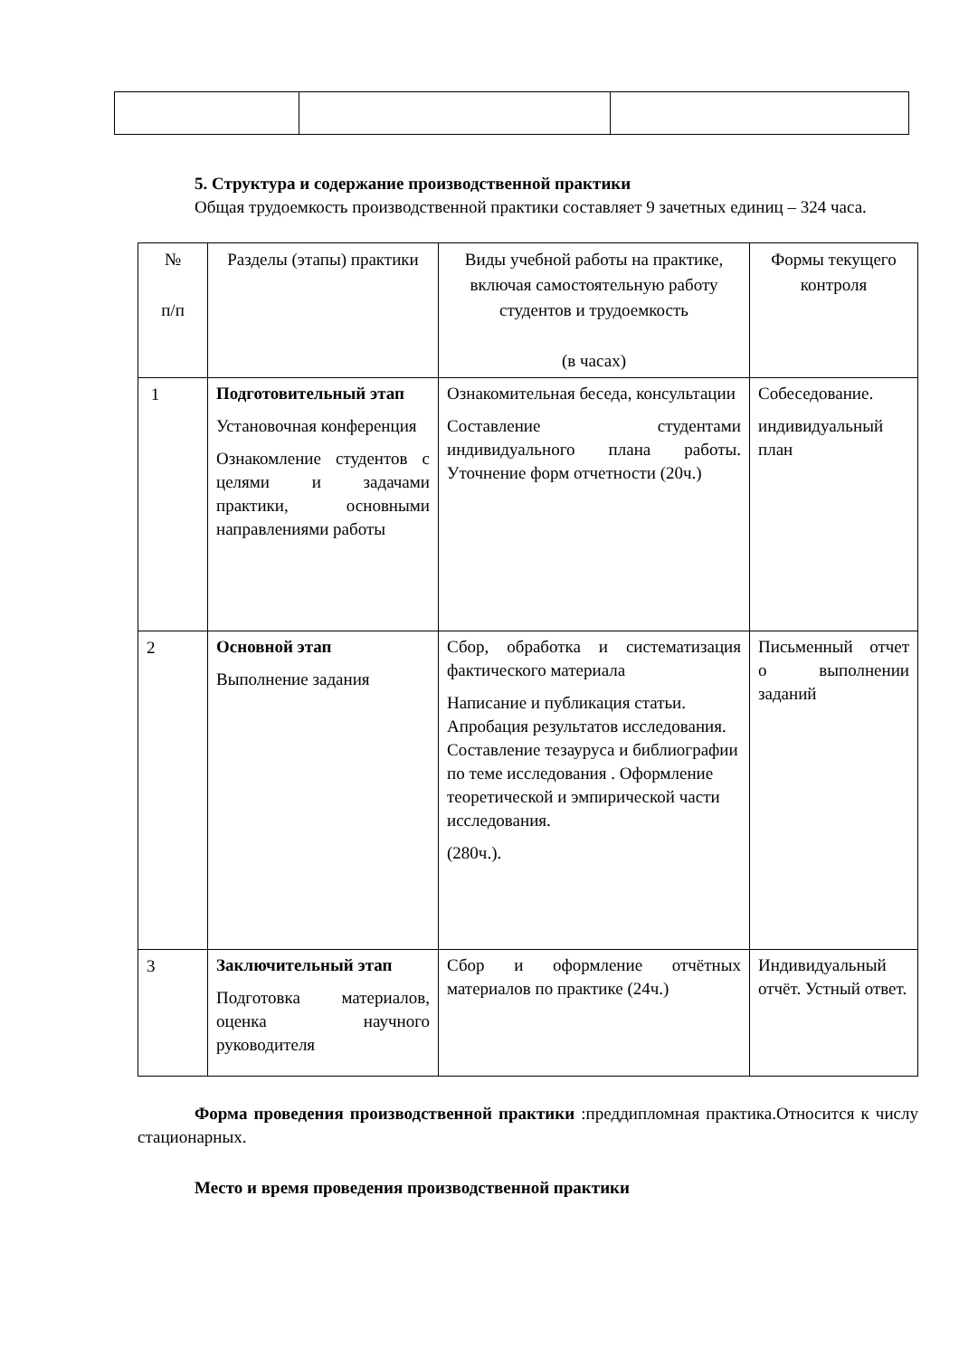5. Структура и содержание производственной практики
Общая трудоемкость производственной практики составляет 9 зачетных единиц – 324 часа.
| № п/п | Разделы (этапы) практики | Виды учебной работы на практике, включая самостоятельную работу студентов и трудоемкость (в часах) | Формы текущего контроля |
| --- | --- | --- | --- |
| 1 | Подготовительный этап Установочная конференция Ознакомление студентов с целями и задачами практики, основными направлениями работы | Ознакомительная беседа, консультации Составление студентами индивидуального плана работы. Уточнение форм отчетности (20ч.) | Собеседование. индивидуальный план |
| 2 | Основной этап Выполнение задания | Сбор, обработка и систематизация фактического материала Написание и публикация статьи. Апробация результатов исследования. Составление тезауруса и библиографии по теме исследования . Оформление теоретической и эмпирической части исследования. (280ч.). | Письменный отчет о выполнении заданий |
| 3 | Заключительный этап Подготовка материалов, оценка научного руководителя | Сбор и оформление отчётных материалов по практике (24ч.) | Индивидуальный отчёт. Устный ответ. |
Форма проведения производственной практики :преддипломная практика.Относится к числу стационарных.
Место и время проведения производственной практики